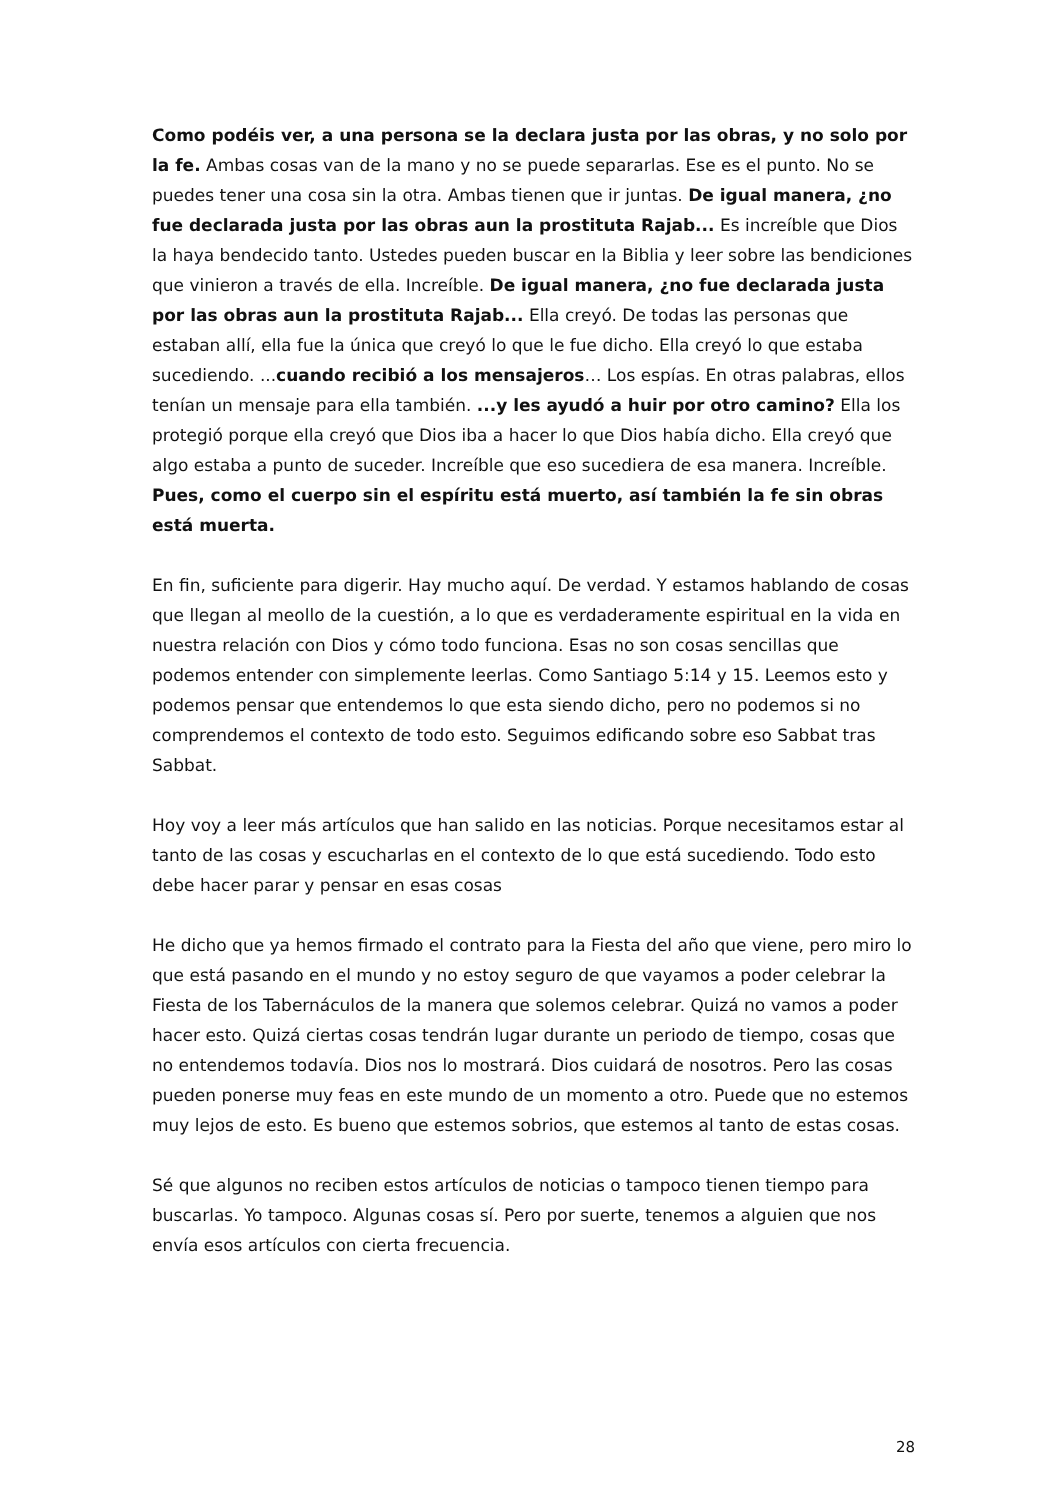Como podéis ver, a una persona se la declara justa por las obras, y no solo por la fe. Ambas cosas van de la mano y no se puede separarlas. Ese es el punto. No se puedes tener una cosa sin la otra. Ambas tienen que ir juntas. De igual manera, ¿no fue declarada justa por las obras aun la prostituta Rajab... Es increíble que Dios la haya bendecido tanto. Ustedes pueden buscar en la Biblia y leer sobre las bendiciones que vinieron a través de ella. Increíble. De igual manera, ¿no fue declarada justa por las obras aun la prostituta Rajab... Ella creyó. De todas las personas que estaban allí, ella fue la única que creyó lo que le fue dicho. Ella creyó lo que estaba sucediendo. ...cuando recibió a los mensajeros… Los espías. En otras palabras, ellos tenían un mensaje para ella también. ...y les ayudó a huir por otro camino? Ella los protegió porque ella creyó que Dios iba a hacer lo que Dios había dicho. Ella creyó que algo estaba a punto de suceder. Increíble que eso sucediera de esa manera. Increíble.
Pues, como el cuerpo sin el espíritu está muerto, así también la fe sin obras está muerta.
En fin, suficiente para digerir. Hay mucho aquí. De verdad. Y estamos hablando de cosas que llegan al meollo de la cuestión, a lo que es verdaderamente espiritual en la vida en nuestra relación con Dios y cómo todo funciona. Esas no son cosas sencillas que podemos entender con simplemente leerlas. Como Santiago 5:14 y 15. Leemos esto y podemos pensar que entendemos lo que esta siendo dicho, pero no podemos si no comprendemos el contexto de todo esto. Seguimos edificando sobre eso Sabbat tras Sabbat.
Hoy voy a leer más artículos que han salido en las noticias. Porque necesitamos estar al tanto de las cosas y escucharlas en el contexto de lo que está sucediendo. Todo esto debe hacer parar y pensar en esas cosas
He dicho que ya hemos firmado el contrato para la Fiesta del año que viene, pero miro lo que está pasando en el mundo y no estoy seguro de que vayamos a poder celebrar la Fiesta de los Tabernáculos de la manera que solemos celebrar. Quizá no vamos a poder hacer esto. Quizá ciertas cosas tendrán lugar durante un periodo de tiempo, cosas que no entendemos todavía. Dios nos lo mostrará. Dios cuidará de nosotros. Pero las cosas pueden ponerse muy feas en este mundo de un momento a otro. Puede que no estemos muy lejos de esto. Es bueno que estemos sobrios, que estemos al tanto de estas cosas.
Sé que algunos no reciben estos artículos de noticias o tampoco tienen tiempo para buscarlas. Yo tampoco. Algunas cosas sí. Pero por suerte, tenemos a alguien que nos envía esos artículos con cierta frecuencia.
28